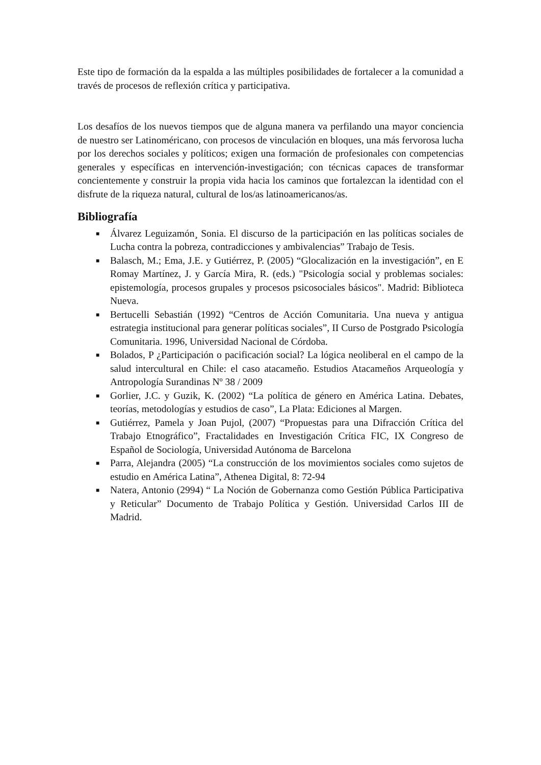Este tipo de formación da la espalda a las múltiples posibilidades de fortalecer a la comunidad a través de procesos de reflexión crítica y participativa.
Los desafíos de los nuevos tiempos que de alguna manera va perfilando una mayor conciencia de nuestro ser Latinoméricano, con procesos de vinculación en bloques, una más fervorosa lucha por los derechos sociales y políticos; exigen una formación de profesionales con competencias generales y específicas en intervención-investigación; con técnicas capaces de transformar concientemente y construir la propia vida hacia los caminos que fortalezcan la identidad con el disfrute de la riqueza natural, cultural de los/as latinoamericanos/as.
Bibliografía
■ Álvarez Leguizamón¸ Sonia. El discurso de la participación en las políticas sociales de Lucha contra la pobreza, contradicciones y ambivalencias” Trabajo de Tesis.
■ Balasch, M.; Ema, J.E. y Gutiérrez, P. (2005) “Glocalización en la investigación”, en E Romay Martínez, J. y García Mira, R. (eds.) "Psicología social y problemas sociales: epistemología, procesos grupales y procesos psicosociales básicos". Madrid: Biblioteca Nueva.
■ Bertucelli Sebastián (1992) “Centros de Acción Comunitaria. Una nueva y antigua estrategia institucional para generar políticas sociales”, II Curso de Postgrado Psicología Comunitaria. 1996, Universidad Nacional de Córdoba.
■ Bolados, P ¿Participación o pacificación social? La lógica neoliberal en el campo de la salud intercultural en Chile: el caso atacameño. Estudios Atacameños Arqueología y Antropología Surandinas Nº 38 / 2009
■ Gorlier, J.C. y Guzik, K. (2002) “La política de género en América Latina. Debates, teorías, metodologías y estudios de caso”, La Plata: Ediciones al Margen.
■ Gutiérrez, Pamela y Joan Pujol, (2007) “Propuestas para una Difracción Crítica del Trabajo Etnográfico”, Fractalidades en Investigación Crítica FIC, IX Congreso de Español de Sociología, Universidad Autónoma de Barcelona
■ Parra, Alejandra (2005) “La construcción de los movimientos sociales como sujetos de estudio en América Latina”, Athenea Digital, 8: 72-94
■ Natera, Antonio (2994) “ La Noción de Gobernanza como Gestión Pública Participativa y Reticular” Documento de Trabajo Política y Gestión. Universidad Carlos III de Madrid.